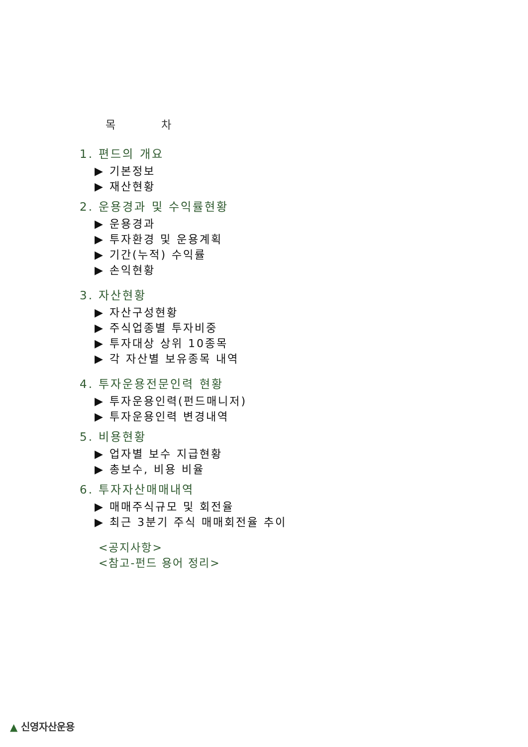목 차
1. 편드의 개요
▶ 기본정보
▶ 재산현황
2. 운용경과 및 수익률현황
▶ 운용경과
▶ 투자환경 및 운용계획
▶ 기간(누적) 수익률
▶ 손익현황
3. 자산현황
▶ 자산구성현황
▶ 주식업종별 투자비중
▶ 투자대상 상위 10종목
▶ 각 자산별 보유종목 내역
4. 투자운용전문인력 현황
▶ 투자운용인력(펀드매니저)
▶ 투자운용인력 변경내역
5. 비용현황
▶ 업자별 보수 지급현황
▶ 총보수, 비용 비율
6. 투자자산매매내역
▶ 매매주식규모 및 회전율
▶ 최근 3분기 주식 매매회전율 추이
<공지사항>
<참고-펀드 용어 정리>
▲ 신영자산운용